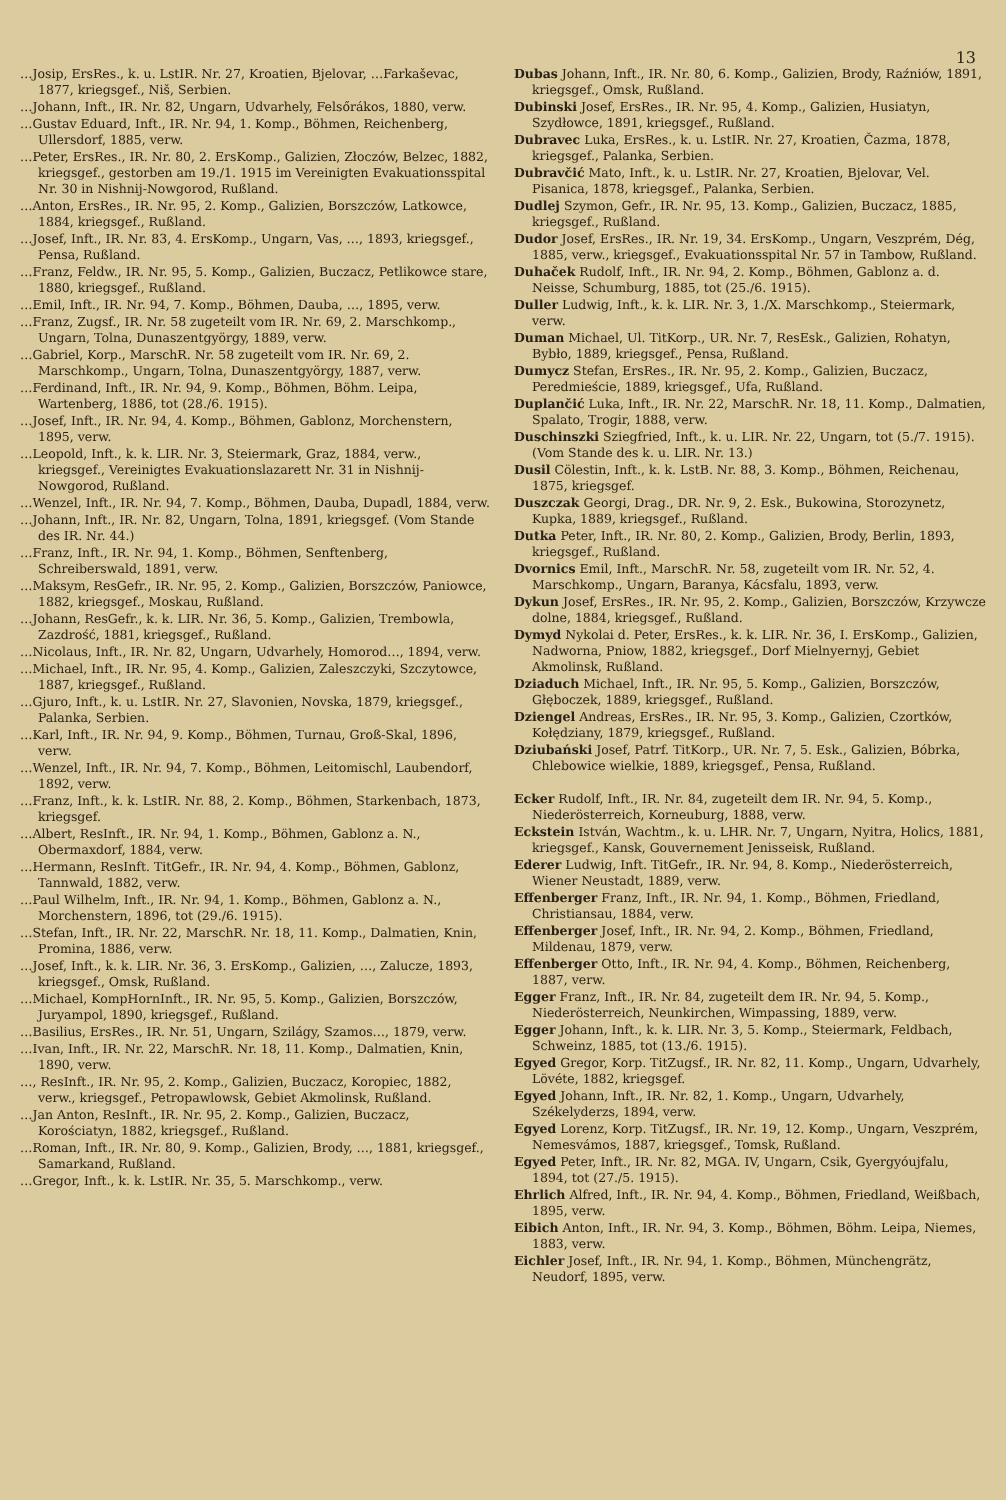13
…Josip, ErsRes., k. u. LstIR. Nr. 27, Kroatien, Bjelovar, …Farkaševac, 1877, kriegsgef., Niš, Serbien.
…Johann, Inft., IR. Nr. 82, Ungarn, Udvarhely, Felsőrákos, 1880, verw.
…Gustav Eduard, Inft., IR. Nr. 94, 1. Komp., Böhmen, Reichenberg, Ullersdorf, 1885, verw.
…Peter, ErsRes., IR. Nr. 80, 2. ErsKomp., Galizien, Złoczów, Belzec, 1882, kriegsgef., gestorben am 19./1. 1915 im Vereinigten Evakuationsspital Nr. 30 in Nishnij-Nowgorod, Rußland.
…Anton, ErsRes., IR. Nr. 95, 2. Komp., Galizien, Borszczów, Latkowce, 1884, kriegsgef., Rußland.
…Josef, Inft., IR. Nr. 83, 4. ErsKomp., Ungarn, Vas, …, 1893, kriegsgef., Pensa, Rußland.
…Franz, Feldw., IR. Nr. 95, 5. Komp., Galizien, Buczacz, Petlikowce stare, 1880, kriegsgef., Rußland.
…Emil, Inft., IR. Nr. 94, 7. Komp., Böhmen, Dauba, …, 1895, verw.
…Franz, Zugsf., IR. Nr. 58 zugeteilt vom IR. Nr. 69, 2. Marschkomp., Ungarn, Tolna, Dunaszentgyörgy, 1889, verw.
…Gabriel, Korp., MarschR. Nr. 58 zugeteilt vom IR. Nr. 69, 2. Marschkomp., Ungarn, Tolna, Dunaszentgyörgy, 1887, verw.
…Ferdinand, Inft., IR. Nr. 94, 9. Komp., Böhmen, Böhm. Leipa, Wartenberg, 1886, tot (28./6. 1915).
…Josef, Inft., IR. Nr. 94, 4. Komp., Böhmen, Gablonz, Morchenstern, 1895, verw.
…Leopold, Inft., k. k. LIR. Nr. 3, Steiermark, Graz, 1884, verw., kriegsgef., Vereinigtes Evakuationslazarett Nr. 31 in Nishnij-Nowgorod, Rußland.
…Wenzel, Inft., IR. Nr. 94, 7. Komp., Böhmen, Dauba, Dupadl, 1884, verw.
…Johann, Inft., IR. Nr. 82, Ungarn, Tolna, 1891, kriegsgef. (Vom Stande des IR. Nr. 44.)
…Franz, Inft., IR. Nr. 94, 1. Komp., Böhmen, Senftenberg, Schreiberswald, 1891, verw.
…Maksym, ResGefr., IR. Nr. 95, 2. Komp., Galizien, Borszczów, Paniowce, 1882, kriegsgef., Moskau, Rußland.
…Johann, ResGefr., k. k. LIR. Nr. 36, 5. Komp., Galizien, Trembowla, Zazdrość, 1881, kriegsgef., Rußland.
…Nicolaus, Inft., IR. Nr. 82, Ungarn, Udvarhely, Homorod…, 1894, verw.
…Michael, Inft., IR. Nr. 95, 4. Komp., Galizien, Zaleszczyki, Szczytowce, 1887, kriegsgef., Rußland.
…Gjuro, Inft., k. u. LstIR. Nr. 27, Slavonien, Novska, 1879, kriegsgef., Palanka, Serbien.
…Karl, Inft., IR. Nr. 94, 9. Komp., Böhmen, Turnau, Groß-Skal, 1896, verw.
…Wenzel, Inft., IR. Nr. 94, 7. Komp., Böhmen, Leitomischl, Laubendorf, 1892, verw.
…Franz, Inft., k. k. LstIR. Nr. 88, 2. Komp., Böhmen, Starkenbach, 1873, kriegsgef.
…Albert, ResInft., IR. Nr. 94, 1. Komp., Böhmen, Gablonz a. N., Obermaxdorf, 1884, verw.
…Hermann, ResInft. TitGefr., IR. Nr. 94, 4. Komp., Böhmen, Gablonz, Tannwald, 1882, verw.
…Paul Wilhelm, Inft., IR. Nr. 94, 1. Komp., Böhmen, Gablonz a. N., Morchenstern, 1896, tot (29./6. 1915).
…Stefan, Inft., IR. Nr. 22, MarschR. Nr. 18, 11. Komp., Dalmatien, Knin, Promina, 1886, verw.
…Josef, Inft., k. k. LIR. Nr. 36, 3. ErsKomp., Galizien, …, Zalucze, 1893, kriegsgef., Omsk, Rußland.
…Michael, KompHornInft., IR. Nr. 95, 5. Komp., Galizien, Borszczów, Juryampol, 1890, kriegsgef., Rußland.
…Basilius, ErsRes., IR. Nr. 51, Ungarn, Szilágy, Szamos…, 1879, verw.
…Ivan, Inft., IR. Nr. 22, MarschR. Nr. 18, 11. Komp., Dalmatien, Knin, 1890, verw.
…, ResInft., IR. Nr. 95, 2. Komp., Galizien, Buczacz, Koropiec, 1882, verw., kriegsgef., Petropawlowsk, Gebiet Akmolinsk, Rußland.
…Jan Anton, ResInft., IR. Nr. 95, 2. Komp., Galizien, Buczacz, Korościatyn, 1882, kriegsgef., Rußland.
…Roman, Inft., IR. Nr. 80, 9. Komp., Galizien, Brody, …, 1881, kriegsgef., Samarkand, Rußland.
…Gregor, Inft., k. k. LstIR. Nr. 35, 5. Marschkomp., verw.
Dubas Johann, Inft., IR. Nr. 80, 6. Komp., Galizien, Brody, Raźniów, 1891, kriegsgef., Omsk, Rußland.
Dubinski Josef, ErsRes., IR. Nr. 95, 4. Komp., Galizien, Husiatyn, Szydłowce, 1891, kriegsgef., Rußland.
Dubravec Luka, ErsRes., k. u. LstIR. Nr. 27, Kroatien, Čazma, 1878, kriegsgef., Palanka, Serbien.
Dubravčić Mato, Inft., k. u. LstIR. Nr. 27, Kroatien, Bjelovar, Vel. Pisanica, 1878, kriegsgef., Palanka, Serbien.
Dudlej Szymon, Gefr., IR. Nr. 95, 13. Komp., Galizien, Buczacz, 1885, kriegsgef., Rußland.
Dudor Josef, ErsRes., IR. Nr. 19, 34. ErsKomp., Ungarn, Veszprém, Dég, 1885, verw., kriegsgef., Evakuationsspital Nr. 57 in Tambow, Rußland.
Duhaček Rudolf, Inft., IR. Nr. 94, 2. Komp., Böhmen, Gablonz a. d. Neisse, Schumburg, 1885, tot (25./6. 1915).
Duller Ludwig, Inft., k. k. LIR. Nr. 3, 1./X. Marschkomp., Steiermark, verw.
Duman Michael, Ul. TitKorp., UR. Nr. 7, ResEsk., Galizien, Rohatyn, Bybło, 1889, kriegsgef., Pensa, Rußland.
Dumycz Stefan, ErsRes., IR. Nr. 95, 2. Komp., Galizien, Buczacz, Peredmieście, 1889, kriegsgef., Ufa, Rußland.
Duplančić Luka, Inft., IR. Nr. 22, MarschR. Nr. 18, 11. Komp., Dalmatien, Spalato, Trogir, 1888, verw.
Duschinszki Sziegfried, Inft., k. u. LIR. Nr. 22, Ungarn, tot (5./7. 1915). (Vom Stande des k. u. LIR. Nr. 13.)
Dusil Cölestin, Inft., k. k. LstB. Nr. 88, 3. Komp., Böhmen, Reichenau, 1875, kriegsgef.
Duszczak Georgi, Drag., DR. Nr. 9, 2. Esk., Bukowina, Storozynetz, Kupka, 1889, kriegsgef., Rußland.
Dutka Peter, Inft., IR. Nr. 80, 2. Komp., Galizien, Brody, Berlin, 1893, kriegsgef., Rußland.
Dvornics Emil, Inft., MarschR. Nr. 58, zugeteilt vom IR. Nr. 52, 4. Marschkomp., Ungarn, Baranya, Kácsfalu, 1893, verw.
Dykun Josef, ErsRes., IR. Nr. 95, 2. Komp., Galizien, Borszczów, Krzywcze dolne, 1884, kriegsgef., Rußland.
Dymyd Nykolai d. Peter, ErsRes., k. k. LIR. Nr. 36, I. ErsKomp., Galizien, Nadworna, Pniow, 1882, kriegsgef., Dorf Mielnyernyj, Gebiet Akmolinsk, Rußland.
Dziaduch Michael, Inft., IR. Nr. 95, 5. Komp., Galizien, Borszczów, Głęboczek, 1889, kriegsgef., Rußland.
Dziengel Andreas, ErsRes., IR. Nr. 95, 3. Komp., Galizien, Czortków, Kołędziany, 1879, kriegsgef., Rußland.
Dziubański Josef, Patrf. TitKorp., UR. Nr. 7, 5. Esk., Galizien, Bóbrka, Chlebowice wielkie, 1889, kriegsgef., Pensa, Rußland.
Ecker Rudolf, Inft., IR. Nr. 84, zugeteilt dem IR. Nr. 94, 5. Komp., Niederösterreich, Korneuburg, 1888, verw.
Eckstein István, Wachtm., k. u. LHR. Nr. 7, Ungarn, Nyitra, Holics, 1881, kriegsgef., Kansk, Gouvernement Jenisseisk, Rußland.
Ederer Ludwig, Inft. TitGefr., IR. Nr. 94, 8. Komp., Niederösterreich, Wiener Neustadt, 1889, verw.
Effenberger Franz, Inft., IR. Nr. 94, 1. Komp., Böhmen, Friedland, Christiansau, 1884, verw.
Effenberger Josef, Inft., IR. Nr. 94, 2. Komp., Böhmen, Friedland, Mildenau, 1879, verw.
Effenberger Otto, Inft., IR. Nr. 94, 4. Komp., Böhmen, Reichenberg, 1887, verw.
Egger Franz, Inft., IR. Nr. 84, zugeteilt dem IR. Nr. 94, 5. Komp., Niederösterreich, Neunkirchen, Wimpassing, 1889, verw.
Egger Johann, Inft., k. k. LIR. Nr. 3, 5. Komp., Steiermark, Feldbach, Schweinz, 1885, tot (13./6. 1915).
Egyed Gregor, Korp. TitZugsf., IR. Nr. 82, 11. Komp., Ungarn, Udvarhely, Lövéte, 1882, kriegsgef.
Egyed Johann, Inft., IR. Nr. 82, 1. Komp., Ungarn, Udvarhely, Székelyderzs, 1894, verw.
Egyed Lorenz, Korp. TitZugsf., IR. Nr. 19, 12. Komp., Ungarn, Veszprém, Nemesvámos, 1887, kriegsgef., Tomsk, Rußland.
Egyed Peter, Inft., IR. Nr. 82, MGA. IV, Ungarn, Csik, Gyergyóujfalu, 1894, tot (27./5. 1915).
Ehrlich Alfred, Inft., IR. Nr. 94, 4. Komp., Böhmen, Friedland, Weißbach, 1895, verw.
Eibich Anton, Inft., IR. Nr. 94, 3. Komp., Böhmen, Böhm. Leipa, Niemes, 1883, verw.
Eichler Josef, Inft., IR. Nr. 94, 1. Komp., Böhmen, Münchengrätz, Neudorf, 1895, verw.